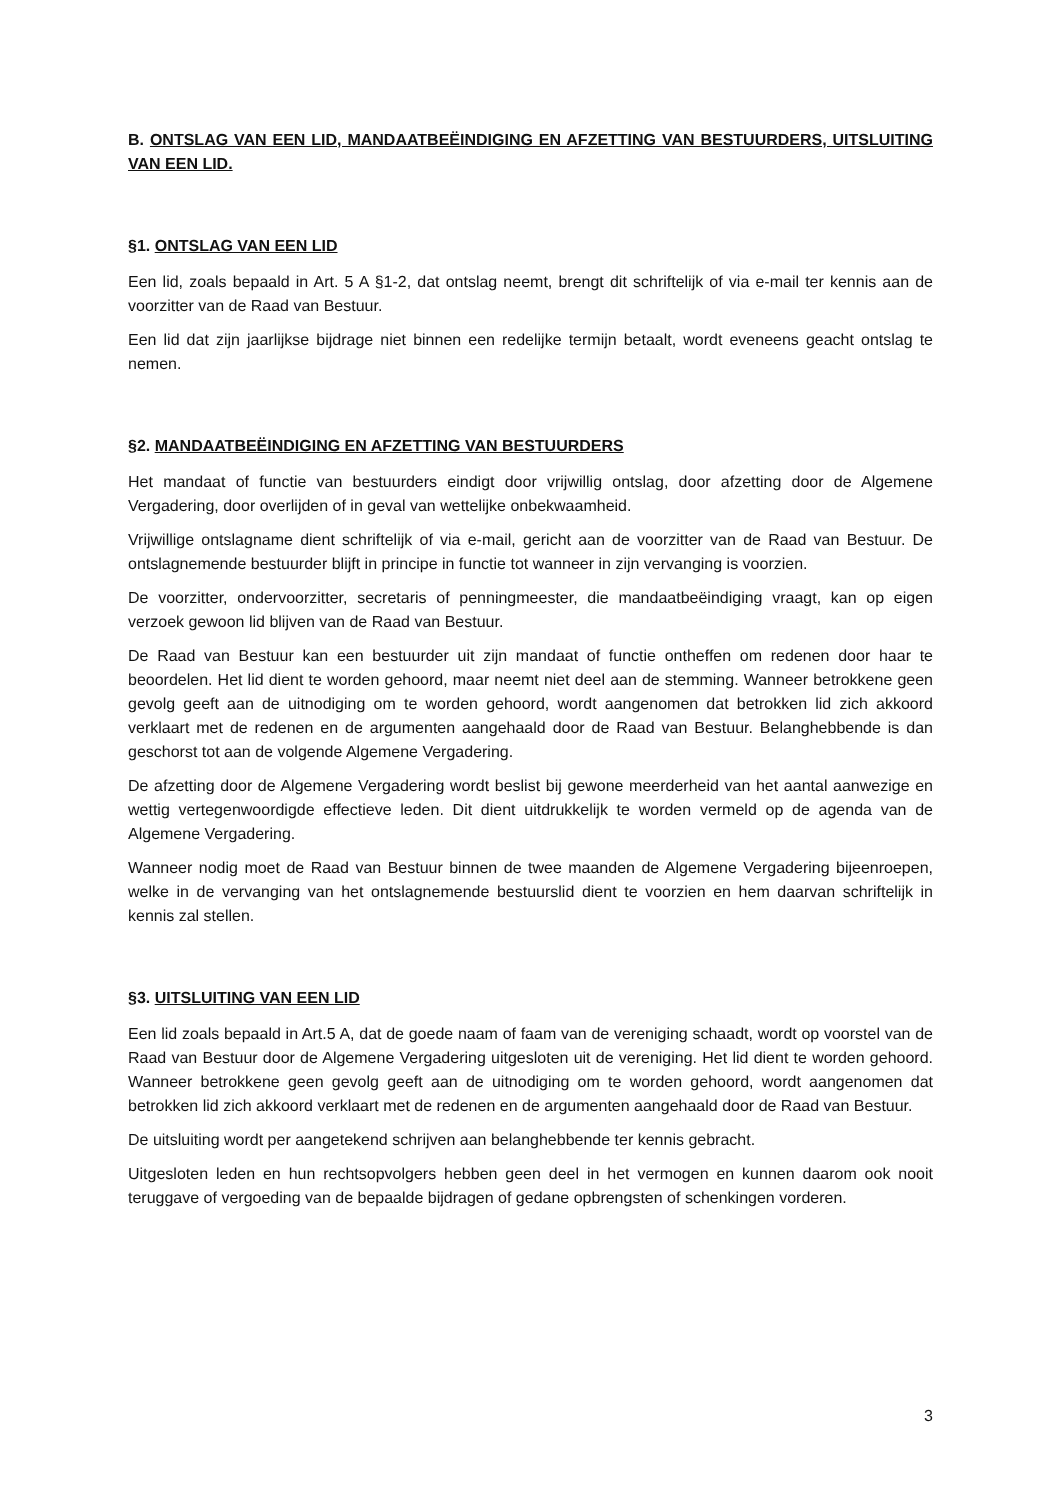B. ONTSLAG VAN EEN LID, MANDAATBEËINDIGING EN AFZETTING VAN BESTUURDERS, UITSLUITING VAN EEN LID.
§1. ONTSLAG VAN EEN LID
Een lid, zoals bepaald in Art. 5 A §1-2, dat ontslag neemt, brengt dit schriftelijk of via e-mail ter kennis aan de voorzitter van de Raad van Bestuur.
Een lid dat zijn jaarlijkse bijdrage niet binnen een redelijke termijn betaalt, wordt eveneens geacht ontslag te nemen.
§2. MANDAATBEËINDIGING EN AFZETTING VAN BESTUURDERS
Het mandaat of functie van bestuurders eindigt door vrijwillig ontslag, door afzetting door de Algemene Vergadering, door overlijden of in geval van wettelijke onbekwaamheid.
Vrijwillige ontslagname dient schriftelijk of via e-mail, gericht aan de voorzitter van de Raad van Bestuur. De ontslagnemende bestuurder blijft in principe in functie tot wanneer in zijn vervanging is voorzien.
De voorzitter, ondervoorzitter, secretaris of penningmeester, die mandaatbeëindiging vraagt, kan op eigen verzoek gewoon lid blijven van de Raad van Bestuur.
De Raad van Bestuur kan een bestuurder uit zijn mandaat of functie ontheffen om redenen door haar te beoordelen. Het lid dient te worden gehoord, maar neemt niet deel aan de stemming. Wanneer betrokkene geen gevolg geeft aan de uitnodiging om te worden gehoord, wordt aangenomen dat betrokken lid zich akkoord verklaart met de redenen en de argumenten aangehaald door de Raad van Bestuur. Belanghebbende is dan geschorst tot aan de volgende Algemene Vergadering.
De afzetting door de Algemene Vergadering wordt beslist bij gewone meerderheid van het aantal aanwezige en wettig vertegenwoordigde effectieve leden. Dit dient uitdrukkelijk te worden vermeld op de agenda van de Algemene Vergadering.
Wanneer nodig moet de Raad van Bestuur binnen de twee maanden de Algemene Vergadering bijeenroepen, welke in de vervanging van het ontslagnemende bestuurslid dient te voorzien en hem daarvan schriftelijk in kennis zal stellen.
§3. UITSLUITING VAN EEN LID
Een lid zoals bepaald in Art.5 A, dat de goede naam of faam van de vereniging schaadt, wordt op voorstel van de Raad van Bestuur door de Algemene Vergadering uitgesloten uit de vereniging. Het lid dient te worden gehoord. Wanneer betrokkene geen gevolg geeft aan de uitnodiging om te worden gehoord, wordt aangenomen dat betrokken lid zich akkoord verklaart met de redenen en de argumenten aangehaald door de Raad van Bestuur.
De uitsluiting wordt per aangetekend schrijven aan belanghebbende ter kennis gebracht.
Uitgesloten leden en hun rechtsopvolgers hebben geen deel in het vermogen en kunnen daarom ook nooit teruggave of vergoeding van de bepaalde bijdragen of gedane opbrengsten of schenkingen vorderen.
3